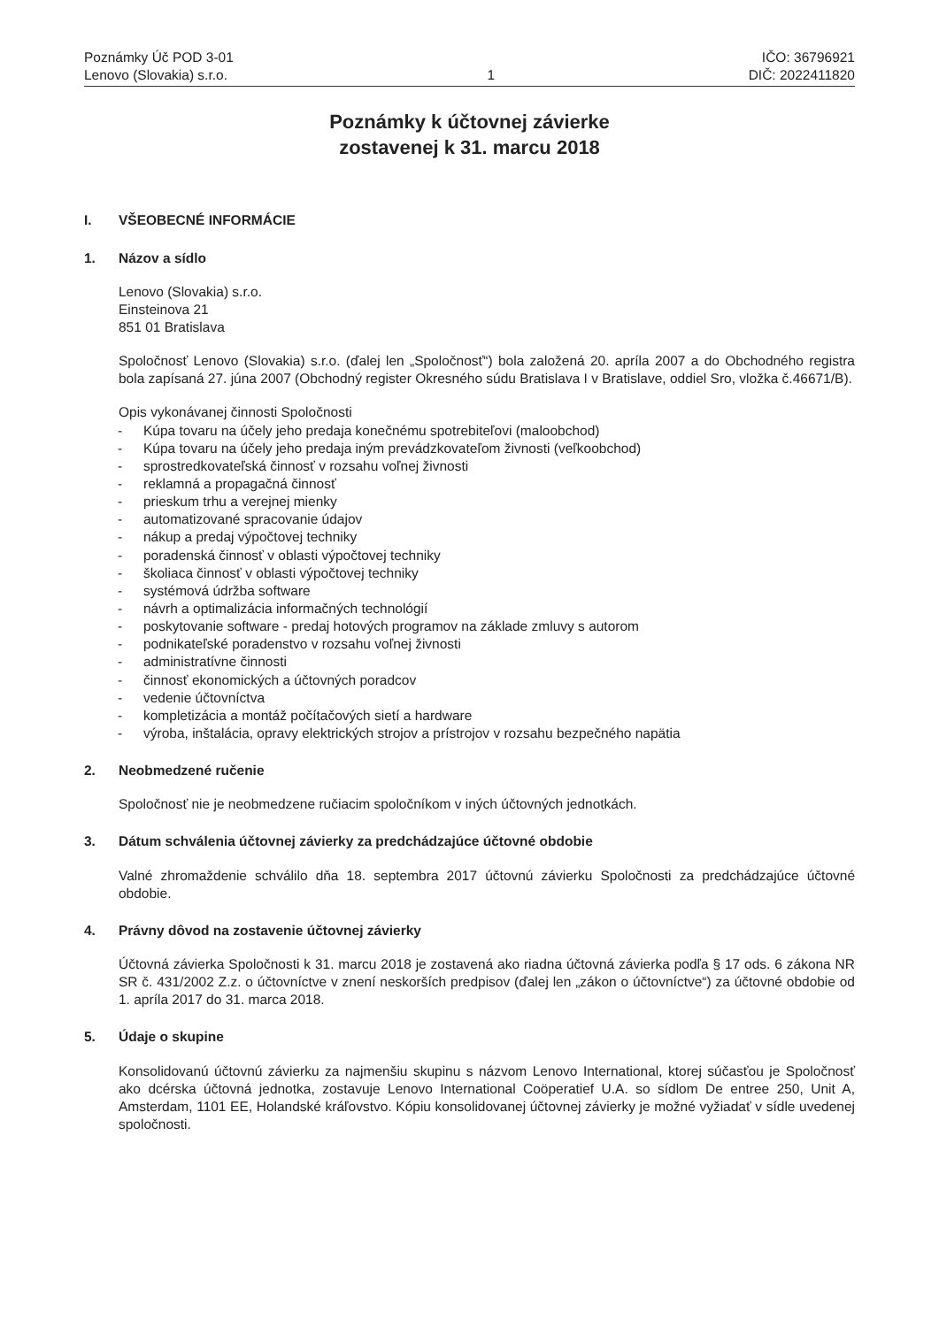Poznámky Úč POD 3-01
Lenovo (Slovakia) s.r.o.
1 IČO: 36796921
DIČ: 2022411820
Poznámky k účtovnej závierke
zostavenej k 31. marcu 2018
I. VŠEOBECNÉ INFORMÁCIE
1. Názov a sídlo
Lenovo (Slovakia) s.r.o.
Einsteinova 21
851 01 Bratislava
Spoločnosť Lenovo (Slovakia) s.r.o. (ďalej len „Spoločnosť“) bola založená 20. apríla 2007 a do Obchodného registra bola zapísaná 27. júna 2007 (Obchodný register Okresného súdu Bratislava I v Bratislave, oddiel Sro, vložka č.46671/B).
Opis vykonávanej činnosti Spoločnosti
- Kúpa tovaru na účely jeho predaja konečnému spotrebiteľovi (maloobchod)
- Kúpa tovaru na účely jeho predaja iným prevádzkovateľom živnosti (veľkoobchod)
- sprostredkovateľská činnosť v rozsahu voľnej živnosti
- reklamná a propagačná činnosť
- prieskum trhu a verejnej mienky
- automatizované spracovanie údajov
- nákup a predaj výpočtovej techniky
- poradenská činnosť v oblasti výpočtovej techniky
- školiaca činnosť v oblasti výpočtovej techniky
- systémová údržba software
- návrh a optimalizácia informačných technológií
- poskytovanie software - predaj hotových programov na základe zmluvy s autorom
- podnikateľské poradenstvo v rozsahu voľnej živnosti
- administratívne činnosti
- činnosť ekonomických a účtovných poradcov
- vedenie účtovníctva
- kompletizácia a montáž počítačových sietí a hardware
- výroba, inštalácia, opravy elektrických strojov a prístrojov v rozsahu bezpečného napätia
2. Neobmedzené ručenie
Spoločnosť nie je neobmedzene ručiacim spoločníkom v iných účtovných jednotkách.
3. Dátum schválenia účtovnej závierky za predchádzajúce účtovné obdobie
Valné zhromaždenie schválilo dňa 18. septembra 2017 účtovnú závierku Spoločnosti za predchádzajúce účtovné obdobie.
4. Právny dôvod na zostavenie účtovnej závierky
Účtovná závierka Spoločnosti k 31. marcu 2018 je zostavená ako riadna účtovná závierka podľa § 17 ods. 6 zákona NR SR č. 431/2002 Z.z. o účtovníctve v znení neskorších predpisov (ďalej len „zákon o účtovníctve“) za účtovné obdobie od 1. apríla 2017 do 31. marca 2018.
5. Údaje o skupine
Konsolidovanú účtovnú závierku za najmenšiu skupinu s názvom Lenovo International, ktorej súčasťou je Spoločnosť ako dcérska účtovná jednotka, zostavuje Lenovo International Coöperatief U.A. so sídlom De entree 250, Unit A, Amsterdam, 1101 EE, Holandské kráľovstvo. Kópiu konsolidovanej účtovnej závierky je možné vyžiadať v sídle uvedenej spoločnosti.